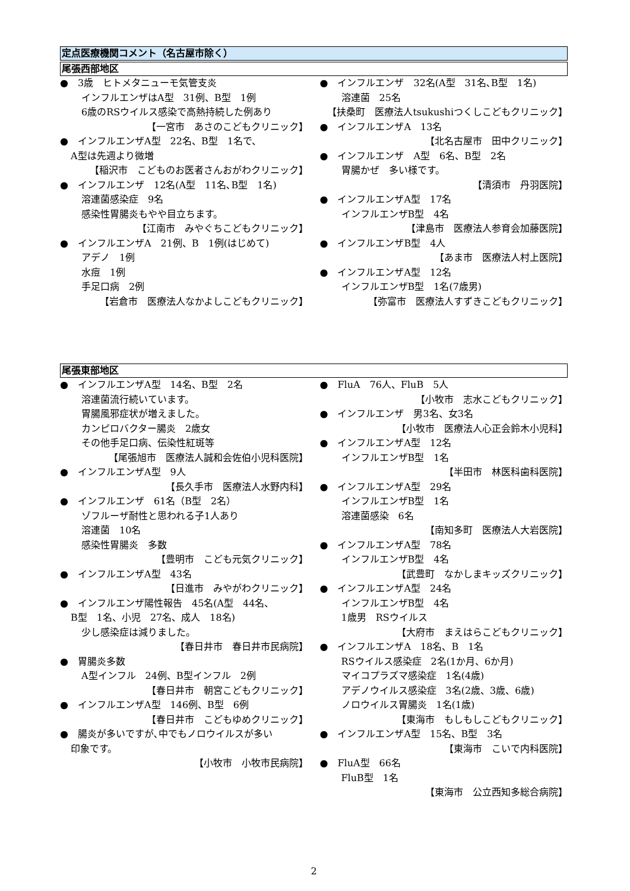定点医療機関コメント（名古屋市除く）
尾張西部地区
●　3歳　ヒトメタニューモ気管支炎
インフルエンザはA型　31例、B型　1例
6歳のRSウイルス感染で高熱持続した例あり
【一宮市　あさのこどもクリニック】
●　インフルエンザA型　22名、B型　1名で、
A型は先週より微増
【稲沢市　こどものお医者さんおがわクリニック】
●　インフルエンザ　12名(A型　11名､B型　1名)
溶連菌感染症　9名
感染性胃腸炎もやや目立ちます。
【江南市　みやぐちこどもクリニック】
●　インフルエンザA　21例、B　1例(はじめて)
アデノ　1例
水痘　1例
手足口病　2例
【岩倉市　医療法人なかよしこどもクリニック】
●　インフルエンザ　32名(A型　31名､B型　1名)
溶連菌　25名
【扶桑町　医療法人tsukushiつくしこどもクリニック】
●　インフルエンザA　13名
【北名古屋市　田中クリニック】
●　インフルエンザ　A型　6名、B型　2名
胃腸かぜ　多い様です。
【清須市　丹羽医院】
●　インフルエンザA型　17名
インフルエンザB型　4名
【津島市　医療法人参育会加藤医院】
●　インフルエンザB型　4人
【あま市　医療法人村上医院】
●　インフルエンザA型　12名
インフルエンザB型　1名(7歳男)
【弥富市　医療法人すずきこどもクリニック】
尾張東部地区
●　インフルエンザA型　14名、B型　2名
溶連菌流行続いています。
胃腸風邪症状が増えました。
カンピロバクター腸炎　2歳女
その他手足口病、伝染性紅斑等
【尾張旭市　医療法人誠和会佐伯小児科医院】
●　インフルエンザA型　9人
【長久手市　医療法人水野内科】
●　インフルエンザ　61名（B型　2名）
ゾフルーザ耐性と思われる子1人あり
溶連菌　10名
感染性胃腸炎　多数
【豊明市　こども元気クリニック】
●　インフルエンザA型　43名
【日進市　みやがわクリニック】
●　インフルエンザ陽性報告　45名(A型　44名、
B型　1名、小児　27名、成人　18名)
少し感染症は減りました。
【春日井市　春日井市民病院】
●　胃腸炎多数
A型インフル　24例、B型インフル　2例
【春日井市　朝宮こどもクリニック】
●　インフルエンザA型　146例、B型　6例
【春日井市　こどもゆめクリニック】
●　腸炎が多いですが､中でもノロウイルスが多い
印象です。
【小牧市　小牧市民病院】
●　FluA　76人、FluB　5人
【小牧市　志水こどもクリニック】
●　インフルエンザ　男3名、女3名
【小牧市　医療法人心正会鈴木小児科】
●　インフルエンザA型　12名
インフルエンザB型　1名
【半田市　林医科歯科医院】
●　インフルエンザA型　29名
インフルエンザB型　1名
溶連菌感染　6名
【南知多町　医療法人大岩医院】
●　インフルエンザA型　78名
インフルエンザB型　4名
【武豊町　なかしまキッズクリニック】
●　インフルエンザA型　24名
インフルエンザB型　4名
1歳男　RSウイルス
【大府市　まえはらこどもクリニック】
●　インフルエンザA　18名、B　1名
RSウイルス感染症　2名(1か月、6か月)
マイコプラズマ感染症　1名(4歳)
アデノウイルス感染症　3名(2歳、3歳、6歳)
ノロウイルス胃腸炎　1名(1歳)
【東海市　もしもしこどもクリニック】
●　インフルエンザA型　15名、B型　3名
【東海市　こいで内科医院】
●　FluA型　66名
FluB型　1名
【東海市　公立西知多総合病院】
2